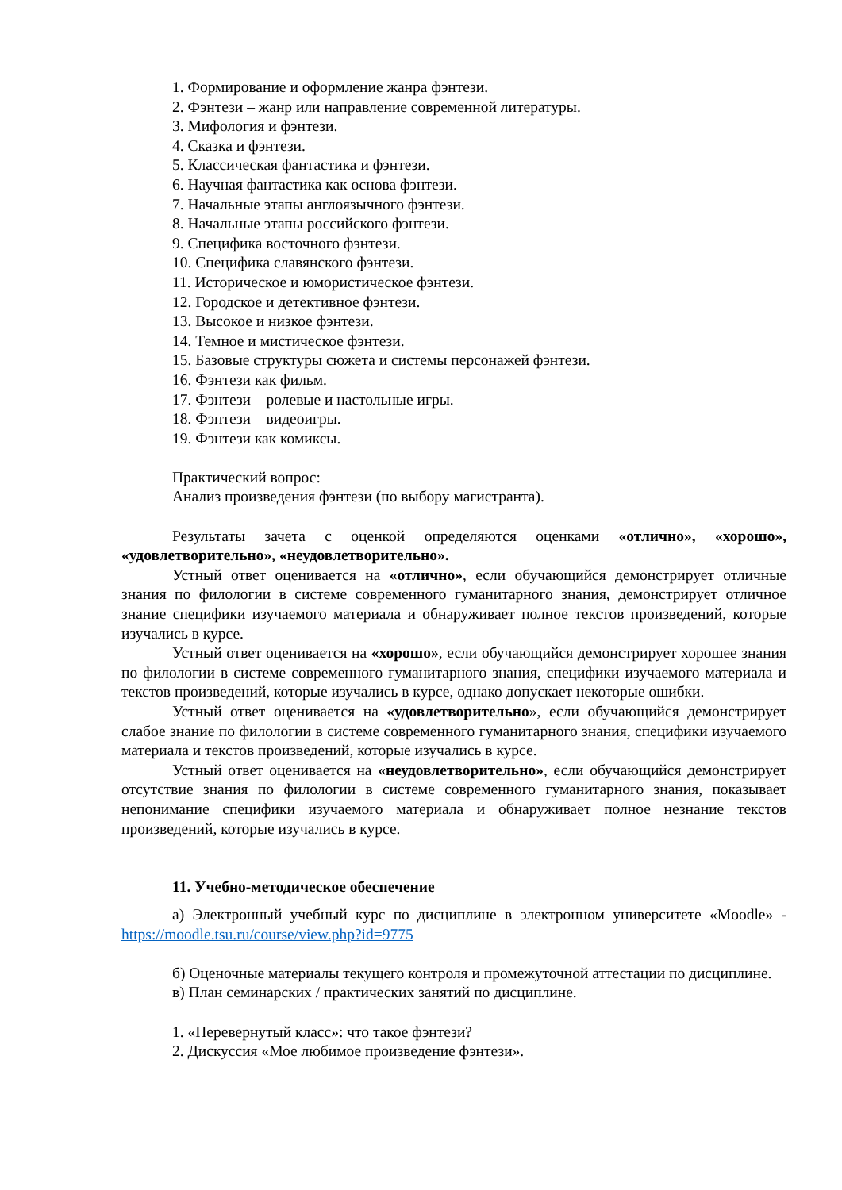1. Формирование и оформление жанра фэнтези.
2. Фэнтези – жанр или направление современной литературы.
3. Мифология и фэнтези.
4. Сказка и фэнтези.
5. Классическая фантастика и фэнтези.
6. Научная фантастика как основа фэнтези.
7. Начальные этапы англоязычного фэнтези.
8. Начальные этапы российского фэнтези.
9. Специфика восточного фэнтези.
10. Специфика славянского фэнтези.
11. Историческое и юмористическое фэнтези.
12. Городское и детективное фэнтези.
13. Высокое и низкое фэнтези.
14. Темное и мистическое фэнтези.
15. Базовые структуры сюжета и системы персонажей фэнтези.
16. Фэнтези как фильм.
17. Фэнтези – ролевые и настольные игры.
18. Фэнтези – видеоигры.
19. Фэнтези как комиксы.
Практический вопрос:
Анализ произведения фэнтези (по выбору магистранта).
Результаты зачета с оценкой определяются оценками «отлично», «хорошо», «удовлетворительно», «неудовлетворительно».
Устный ответ оценивается на «отлично», если обучающийся демонстрирует отличные знания по филологии в системе современного гуманитарного знания, демонстрирует отличное знание специфики изучаемого материала и обнаруживает полное текстов произведений, которые изучались в курсе.
Устный ответ оценивается на «хорошо», если обучающийся демонстрирует хорошее знания по филологии в системе современного гуманитарного знания, специфики изучаемого материала и текстов произведений, которые изучались в курсе, однако допускает некоторые ошибки.
Устный ответ оценивается на «удовлетворительно», если обучающийся демонстрирует слабое знание по филологии в системе современного гуманитарного знания, специфики изучаемого материала и текстов произведений, которые изучались в курсе.
Устный ответ оценивается на «неудовлетворительно», если обучающийся демонстрирует отсутствие знания по филологии в системе современного гуманитарного знания, показывает непонимание специфики изучаемого материала и обнаруживает полное незнание текстов произведений, которые изучались в курсе.
11. Учебно-методическое обеспечение
а) Электронный учебный курс по дисциплине в электронном университете «Moodle» - https://moodle.tsu.ru/course/view.php?id=9775
б) Оценочные материалы текущего контроля и промежуточной аттестации по дисциплине.
в) План семинарских / практических занятий по дисциплине.
1. «Перевернутый класс»: что такое фэнтези?
2. Дискуссия «Мое любимое произведение фэнтези».